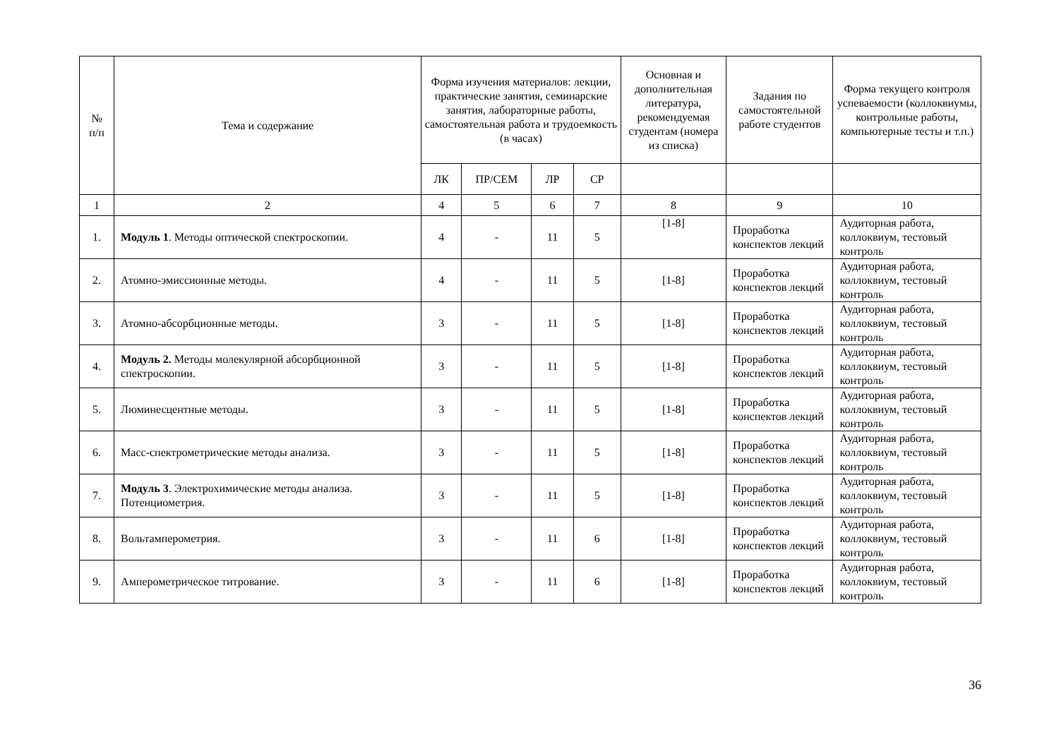| № п/п | Тема и содержание | Форма изучения материалов: лекции, практические занятия, семинарские занятия, лабораторные работы, самостоятельная работа и трудоемкость (в часах) | | | | Основная и дополнительная литература, рекомендуемая студентам (номера из списка) | Задания по самостоятельной работе студентов | Форма текущего контроля успеваемости (коллоквиумы, контрольные работы, компьютерные тесты и т.п.) |
| --- | --- | --- | --- | --- | --- | --- | --- | --- |
| | | ЛК | ПР/СЕМ | ЛР | СР | | | |
| 1 | 2 | 4 | 5 | 6 | 7 | 8 | 9 | 10 |
| 1. | Модуль 1 . Методы оптической спектроскопии. | 4 | - | 11 | 5 | [1-8] | Проработка конспектов лекций | Аудиторная работа, коллоквиум, тестовый контроль |
| 2. | Атомно-эмиссионные методы. | 4 | - | 11 | 5 | [1-8] | Проработка конспектов лекций | Аудиторная работа, коллоквиум, тестовый контроль |
| 3. | Атомно-абсорбционные методы. | 3 | - | 11 | 5 | [1-8] | Проработка конспектов лекций | Аудиторная работа, коллоквиум, тестовый контроль |
| 4. | Модуль 2. Методы молекулярной абсорбционной спектроскопии. | 3 | - | 11 | 5 | [1-8] | Проработка конспектов лекций | Аудиторная работа, коллоквиум, тестовый контроль |
| 5. | Люминесцентные методы. | 3 | - | 11 | 5 | [1-8] | Проработка конспектов лекций | Аудиторная работа, коллоквиум, тестовый контроль |
| 6. | Масс-спектрометрические методы анализа. | 3 | - | 11 | 5 | [1-8] | Проработка конспектов лекций | Аудиторная работа, коллоквиум, тестовый контроль |
| 7. | Модуль 3 . Электрохимические методы анализа. Потенциометрия. | 3 | - | 11 | 5 | [1-8] | Проработка конспектов лекций | Аудиторная работа, коллоквиум, тестовый контроль |
| 8. | Вольтамперометрия. | 3 | - | 11 | 6 | [1-8] | Проработка конспектов лекций | Аудиторная работа, коллоквиум, тестовый контроль |
| 9. | Амперометрическое титрование. | 3 | - | 11 | 6 | [1-8] | Проработка конспектов лекций | Аудиторная работа, коллоквиум, тестовый контроль |
36